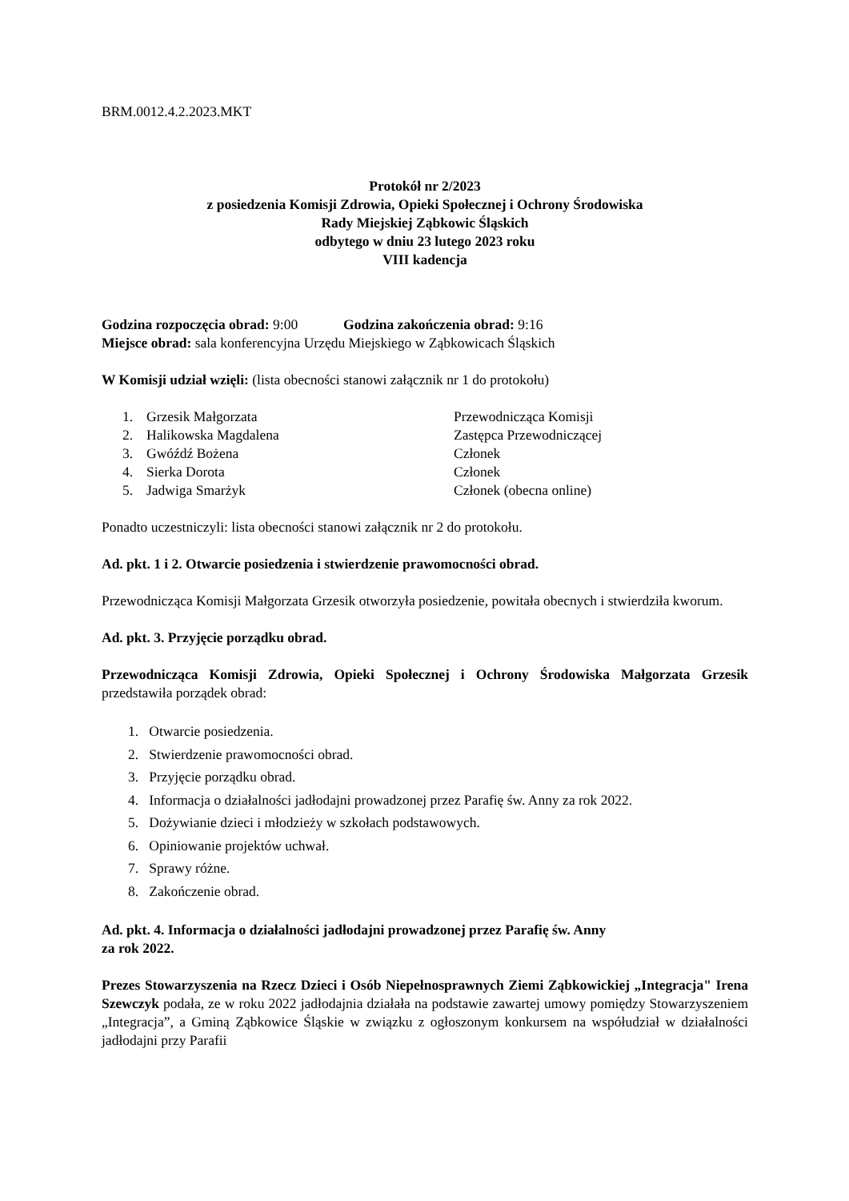BRM.0012.4.2.2023.MKT
Protokół nr 2/2023
z posiedzenia Komisji Zdrowia, Opieki Społecznej i Ochrony Środowiska
Rady Miejskiej Ząbkowic Śląskich
odbytego w dniu 23 lutego 2023 roku
VIII kadencja
Godzina rozpoczęcia obrad: 9:00 Godzina zakończenia obrad: 9:16
Miejsce obrad: sala konferencyjna Urzędu Miejskiego w Ząbkowicach Śląskich
W Komisji udział wzięli: (lista obecności stanowi załącznik nr 1 do protokołu)
| 1. | Grzesik Małgorzata | Przewodnicząca Komisji |
| 2. | Halikowska Magdalena | Zastępca Przewodniczącej |
| 3. | Gwóźdź Bożena | Członek |
| 4. | Sierka Dorota | Członek |
| 5. | Jadwiga Smarżyk | Członek (obecna online) |
Ponadto uczestniczyli: lista obecności stanowi załącznik nr 2 do protokołu.
Ad. pkt. 1 i 2. Otwarcie posiedzenia i stwierdzenie prawomocności obrad.
Przewodnicząca Komisji Małgorzata Grzesik otworzyła posiedzenie, powitała obecnych i stwierdziła kworum.
Ad. pkt. 3. Przyjęcie porządku obrad.
Przewodnicząca Komisji Zdrowia, Opieki Społecznej i Ochrony Środowiska Małgorzata Grzesik przedstawiła porządek obrad:
1. Otwarcie posiedzenia.
2. Stwierdzenie prawomocności obrad.
3. Przyjęcie porządku obrad.
4. Informacja o działalności jadłodajni prowadzonej przez Parafię św. Anny za rok 2022.
5. Dożywianie dzieci i młodzieży w szkołach podstawowych.
6. Opiniowanie projektów uchwał.
7. Sprawy różne.
8. Zakończenie obrad.
Ad. pkt. 4. Informacja o działalności jadłodajni prowadzonej przez Parafię św. Anny
za rok 2022.
Prezes Stowarzyszenia na Rzecz Dzieci i Osób Niepełnosprawnych Ziemi Ząbkowickiej „Integracja" Irena Szewczyk podała, ze w roku 2022 jadłodajnia działała na podstawie zawartej umowy pomiędzy Stowarzyszeniem „Integracja”, a Gminą Ząbkowice Śląskie w związku z ogłoszonym konkursem na współudział w działalności jadłodajni przy Parafii